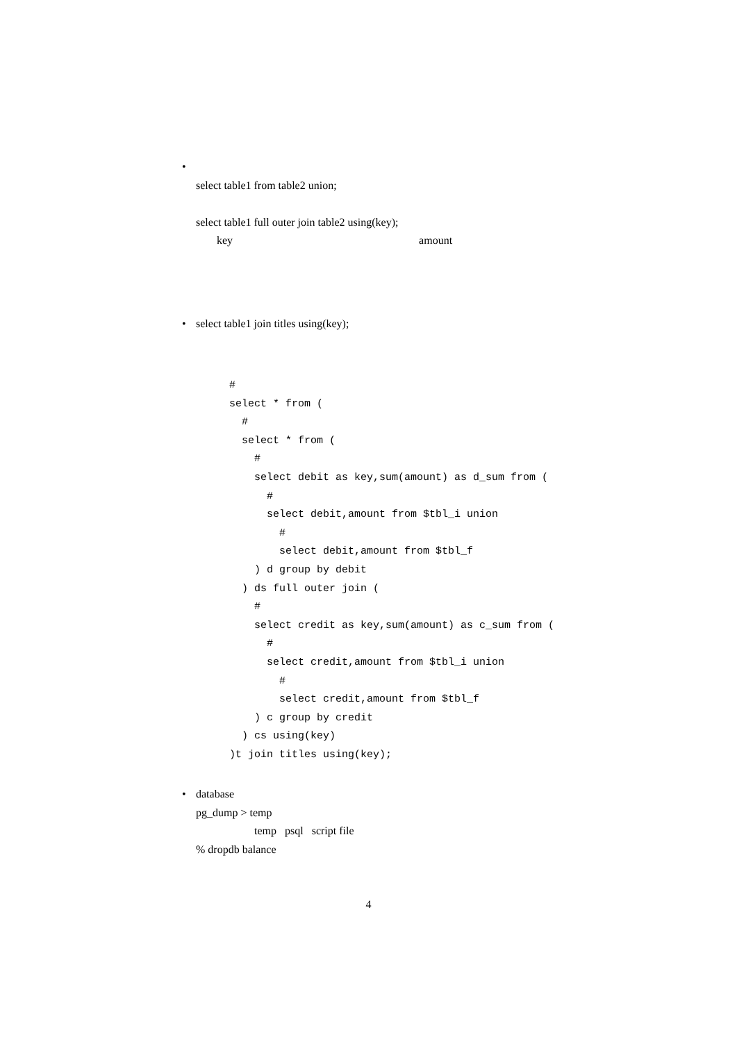• select table1 from table2 union;
select table1 full outer join table2 using(key);
key amount
• select table1 join titles using(key);
#
select * from (
  #
  select * from (
    #
    select debit as key,sum(amount) as d_sum from (
      #
      select debit,amount from $tbl_i union
        #
        select debit,amount from $tbl_f
    ) d group by debit
  ) ds full outer join (
    #
    select credit as key,sum(amount) as c_sum from (
      #
      select credit,amount from $tbl_i union
        #
        select credit,amount from $tbl_f
    ) c group by credit
  ) cs using(key)
)t join titles using(key);
• database
pg_dump > temp
temp psql script file
% dropdb balance
4